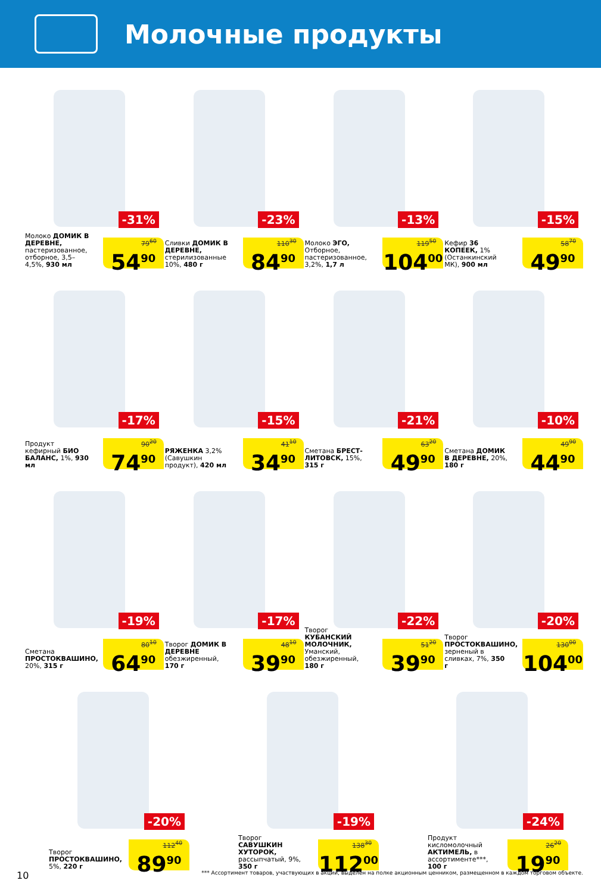Молочные продукты
-31%
Молоко ДОМИК В ДЕРЕВНЕ, пастеризованное, отборное, 3,5–4,5%, 930 мл
79<sup>60</sup>
54<sup>90</sup>
-23%
Сливки ДОМИК В ДЕРЕВНЕ, стерилизованные 10%, 480 г
110<sup>30</sup>
84<sup>90</sup>
-13%
Молоко ЭГО, Отборное, пастеризованное, 3,2%, 1,7 л
119<sup>50</sup>
104<sup>00</sup>
-15%
Кефир 36 КОПЕЕК, 1% (Останкинский МК), 900 мл
58<sup>70</sup>
49<sup>90</sup>
-17%
Продукт кефирный БИО БАЛАНС, 1%, 930 мл
90<sup>20</sup>
74<sup>90</sup>
-15%
РЯЖЕНКА 3,2% (Савушкин продукт), 420 мл
41<sup>10</sup>
34<sup>90</sup>
-21%
Сметана БРЕСТ-ЛИТОВСК, 15%, 315 г
63<sup>20</sup>
49<sup>90</sup>
-10%
Сметана ДОМИК В ДЕРЕВНЕ, 20%, 180 г
49<sup>90</sup>
44<sup>90</sup>
-19%
Сметана ПРОСТОКВАШИНО, 20%, 315 г
80<sup>10</sup>
64<sup>90</sup>
-17%
Творог ДОМИК В ДЕРЕВНЕ обезжиренный, 170 г
48<sup>10</sup>
39<sup>90</sup>
-22%
Творог КУБАНСКИЙ МОЛОЧНИК, Уманский, обезжиренный, 180 г
51<sup>20</sup>
39<sup>90</sup>
-20%
Творог ПРОСТОКВАШИНО, зерненый в сливках, 7%, 350 г
130<sup>00</sup>
104<sup>00</sup>
-20%
Творог ПРОСТОКВАШИНО, 5%, 220 г
112<sup>40</sup>
89<sup>90</sup>
-19%
Творог САВУШКИН ХУТОРОК, рассыпчатый, 9%, 350 г
138<sup>30</sup>
112<sup>00</sup>
-24%
Продукт кисломолочный АКТИМЕЛЬ, в ассортименте***, 100 г
26<sup>20</sup>
19<sup>90</sup>
10 *** Ассортимент товаров, участвующих в акции, выделен на полке акционным ценником, размещенном в каждом торговом объекте.